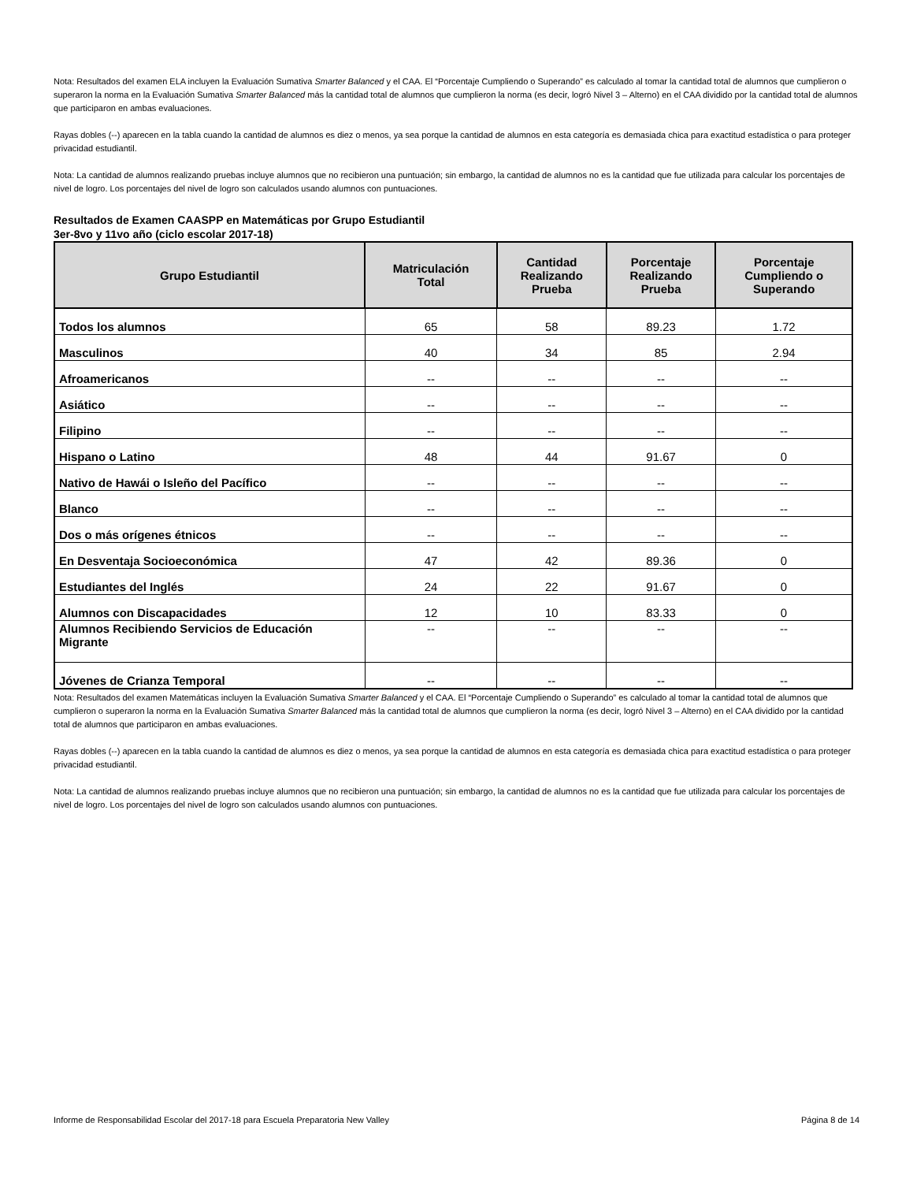Nota: Resultados del examen ELA incluyen la Evaluación Sumativa Smarter Balanced y el CAA. El “Porcentaje Cumpliendo o Superando” es calculado al tomar la cantidad total de alumnos que cumplieron o superaron la norma en la Evaluación Sumativa Smarter Balanced más la cantidad total de alumnos que cumplieron la norma (es decir, logró Nivel 3 – Alterno) en el CAA dividido por la cantidad total de alumnos que participaron en ambas evaluaciones.
Rayas dobles (--) aparecen en la tabla cuando la cantidad de alumnos es diez o menos, ya sea porque la cantidad de alumnos en esta categoría es demasiada chica para exactitud estadística o para proteger privacidad estudiantil.
Nota: La cantidad de alumnos realizando pruebas incluye alumnos que no recibieron una puntuación; sin embargo, la cantidad de alumnos no es la cantidad que fue utilizada para calcular los porcentajes de nivel de logro. Los porcentajes del nivel de logro son calculados usando alumnos con puntuaciones.
Resultados de Examen CAASPP en Matemáticas por Grupo Estudiantil
3er-8vo y 11vo año (ciclo escolar 2017-18)
| Grupo Estudiantil | Matriculación Total | Cantidad Realizando Prueba | Porcentaje Realizando Prueba | Porcentaje Cumpliendo o Superando |
| --- | --- | --- | --- | --- |
| Todos los alumnos | 65 | 58 | 89.23 | 1.72 |
| Masculinos | 40 | 34 | 85 | 2.94 |
| Afroamericanos | -- | -- | -- | -- |
| Asiático | -- | -- | -- | -- |
| Filipino | -- | -- | -- | -- |
| Hispano o Latino | 48 | 44 | 91.67 | 0 |
| Nativo de Hawái o Isleño del Pacífico | -- | -- | -- | -- |
| Blanco | -- | -- | -- | -- |
| Dos o más orígenes étnicos | -- | -- | -- | -- |
| En Desventaja Socioeconómica | 47 | 42 | 89.36 | 0 |
| Estudiantes del Inglés | 24 | 22 | 91.67 | 0 |
| Alumnos con Discapacidades | 12 | 10 | 83.33 | 0 |
| Alumnos Recibiendo Servicios de Educación Migrante | -- | -- | -- | -- |
| Jóvenes de Crianza Temporal | -- | -- | -- | -- |
Nota: Resultados del examen Matemáticas incluyen la Evaluación Sumativa Smarter Balanced y el CAA. El “Porcentaje Cumpliendo o Superando” es calculado al tomar la cantidad total de alumnos que cumplieron o superaron la norma en la Evaluación Sumativa Smarter Balanced más la cantidad total de alumnos que cumplieron la norma (es decir, logró Nivel 3 – Alterno) en el CAA dividido por la cantidad total de alumnos que participaron en ambas evaluaciones.
Rayas dobles (--) aparecen en la tabla cuando la cantidad de alumnos es diez o menos, ya sea porque la cantidad de alumnos en esta categoría es demasiada chica para exactitud estadística o para proteger privacidad estudiantil.
Nota: La cantidad de alumnos realizando pruebas incluye alumnos que no recibieron una puntuación; sin embargo, la cantidad de alumnos no es la cantidad que fue utilizada para calcular los porcentajes de nivel de logro. Los porcentajes del nivel de logro son calculados usando alumnos con puntuaciones.
Informe de Responsabilidad Escolar del 2017-18 para Escuela Preparatoria New Valley Página 8 de 14